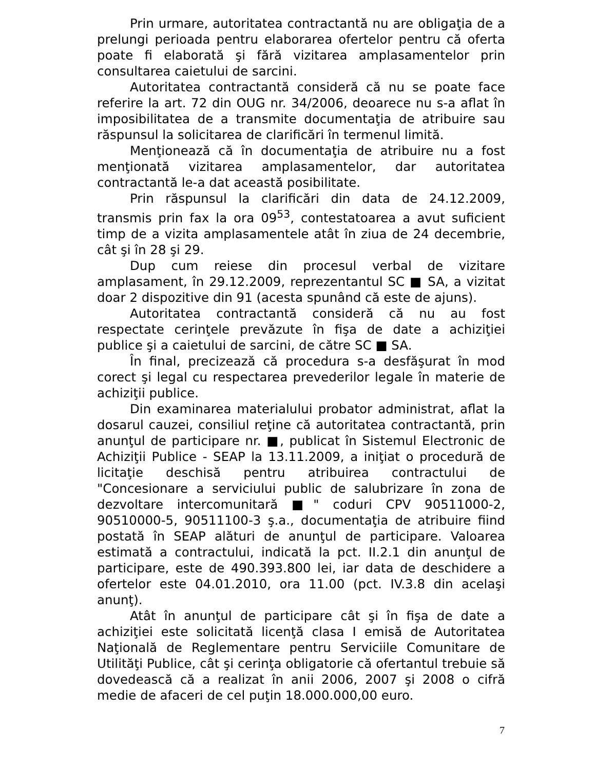Prin urmare, autoritatea contractantă nu are obligaţia de a prelungi perioada pentru elaborarea ofertelor pentru că oferta poate fi elaborată şi fără vizitarea amplasamentelor prin consultarea caietului de sarcini.
Autoritatea contractantă consideră că nu se poate face referire la art. 72 din OUG nr. 34/2006, deoarece nu s-a aflat în imposibilitatea de a transmite documentaţia de atribuire sau răspunsul la solicitarea de clarificări în termenul limită.
Menţionează că în documentaţia de atribuire nu a fost menţionată vizitarea amplasamentelor, dar autoritatea contractantă le-a dat această posibilitate.
Prin răspunsul la clarificări din data de 24.12.2009, transmis prin fax la ora 09<sup>53</sup>, contestatoarea a avut suficient timp de a vizita amplasamentele atât în ziua de 24 decembrie, cât şi în 28 şi 29.
Dup cum reiese din procesul verbal de vizitare amplasament, în 29.12.2009, reprezentantul SC ■ SA, a vizitat doar 2 dispozitive din 91 (acesta spunând că este de ajuns).
Autoritatea contractantă consideră că nu au fost respectate cerinţele prevăzute în fişa de date a achiziţiei publice şi a caietului de sarcini, de către SC ■ SA.
În final, precizează că procedura s-a desfăşurat în mod corect şi legal cu respectarea prevederilor legale în materie de achiziţii publice.
Din examinarea materialului probator administrat, aflat la dosarul cauzei, consiliul reţine că autoritatea contractantă, prin anunţul de participare nr. ■, publicat în Sistemul Electronic de Achiziţii Publice - SEAP la 13.11.2009, a iniţiat o procedură de licitaţie deschisă pentru atribuirea contractului de "Concesionare a serviciului public de salubrizare în zona de dezvoltare intercomunitară ■" coduri CPV 90511000-2, 90510000-5, 90511100-3 ş.a., documentaţia de atribuire fiind postată în SEAP alături de anunţul de participare. Valoarea estimată a contractului, indicată la pct. II.2.1 din anunţul de participare, este de 490.393.800 lei, iar data de deschidere a ofertelor este 04.01.2010, ora 11.00 (pct. IV.3.8 din acelaşi anunţ).
Atât în anunţul de participare cât şi în fişa de date a achiziţiei este solicitată licenţă clasa I emisă de Autoritatea Naţională de Reglementare pentru Serviciile Comunitare de Utilităţi Publice, cât şi cerinţa obligatorie că ofertantul trebuie să dovedească că a realizat în anii 2006, 2007 şi 2008 o cifră medie de afaceri de cel puţin 18.000.000,00 euro.
7